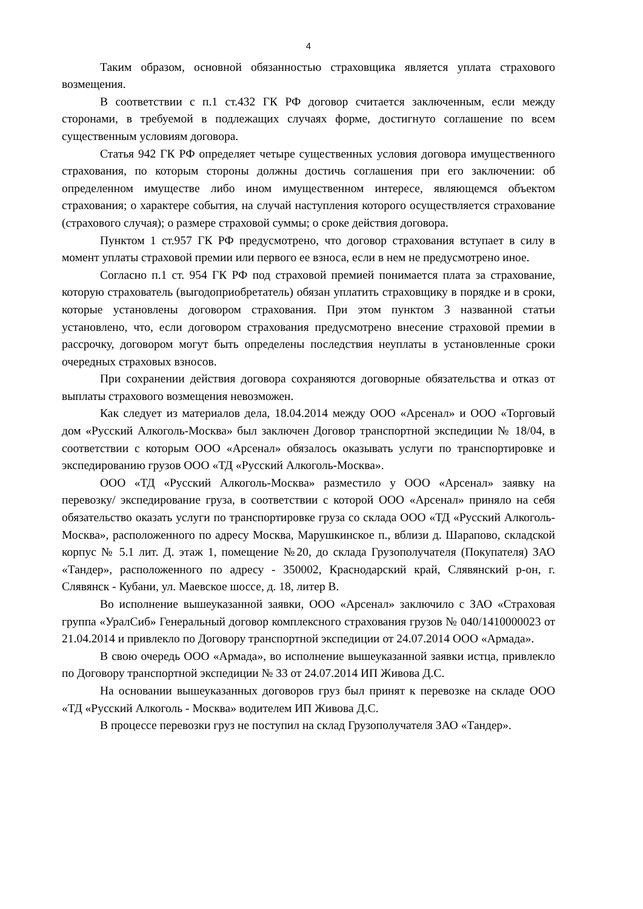4
Таким образом, основной обязанностью страховщика является уплата страхового возмещения.
В соответствии с п.1 ст.432 ГК РФ договор считается заключенным, если между сторонами, в требуемой в подлежащих случаях форме, достигнуто соглашение по всем существенным условиям договора.
Статья 942 ГК РФ определяет четыре существенных условия договора имущественного страхования, по которым стороны должны достичь соглашения при его заключении: об определенном имуществе либо ином имущественном интересе, являющемся объектом страхования; о характере события, на случай наступления которого осуществляется страхование (страхового случая); о размере страховой суммы; о сроке действия договора.
Пунктом 1 ст.957 ГК РФ предусмотрено, что договор страхования вступает в силу в момент уплаты страховой премии или первого ее взноса, если в нем не предусмотрено иное.
Согласно п.1 ст. 954 ГК РФ под страховой премией понимается плата за страхование, которую страхователь (выгодоприобретатель) обязан уплатить страховщику в порядке и в сроки, которые установлены договором страхования. При этом пунктом 3 названной статьи установлено, что, если договором страхования предусмотрено внесение страховой премии в рассрочку, договором могут быть определены последствия неуплаты в установленные сроки очередных страховых взносов.
При сохранении действия договора сохраняются договорные обязательства и отказ от выплаты страхового возмещения невозможен.
Как следует из материалов дела, 18.04.2014 между ООО «Арсенал» и ООО «Торговый дом «Русский Алкоголь-Москва» был заключен Договор транспортной экспедиции № 18/04, в соответствии с которым ООО «Арсенал» обязалось оказывать услуги по транспортировке и экспедированию грузов ООО «ТД «Русский Алкоголь-Москва».
ООО «ТД «Русский Алкоголь-Москва» разместило у ООО «Арсенал» заявку на перевозку/ экспедирование груза, в соответствии с которой ООО «Арсенал» приняло на себя обязательство оказать услуги по транспортировке груза со склада ООО «ТД «Русский Алкоголь-Москва», расположенного по адресу Москва, Марушкинское п., вблизи д. Шарапово, складской корпус № 5.1 лит. Д. этаж 1, помещение №20, до склада Грузополучателя (Покупателя) ЗАО «Тандер», расположенного по адресу - 350002, Краснодарский край, Слявянский р-он, г. Слявянск - Кубани, ул. Маевское шоссе, д. 18, литер В.
Во исполнение вышеуказанной заявки, ООО «Арсенал» заключило с ЗАО «Страховая группа «УралСиб» Генеральный договор комплексного страхования грузов № 040/1410000023 от 21.04.2014 и привлекло по Договору транспортной экспедиции от 24.07.2014 ООО «Армада».
В свою очередь ООО «Армада», во исполнение вышеуказанной заявки истца, привлекло по Договору транспортной экспедиции № 33 от 24.07.2014 ИП Живова Д.С.
На основании вышеуказанных договоров груз был принят к перевозке на складе ООО «ТД «Русский Алкоголь - Москва» водителем ИП Живова Д.С.
В процессе перевозки груз не поступил на склад Грузополучателя ЗАО «Тандер».